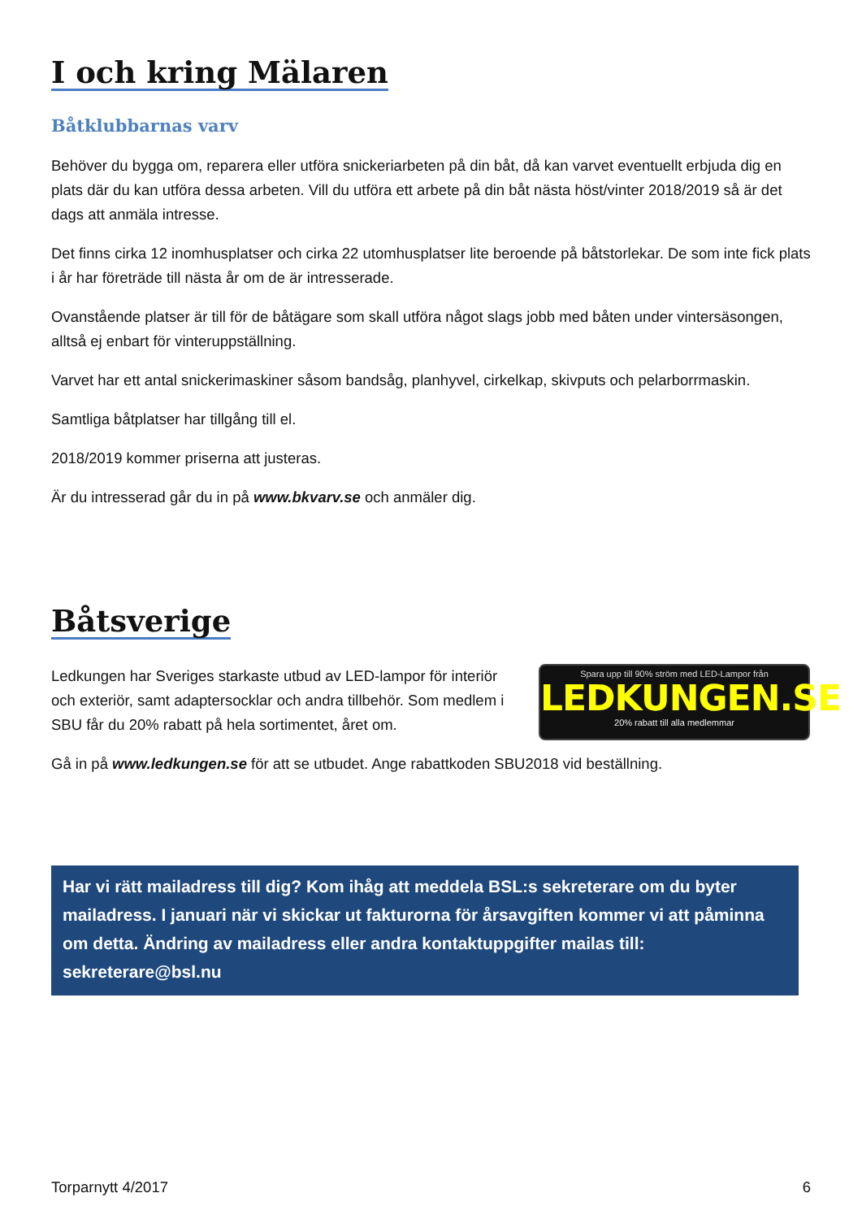I och kring Mälaren
Båtklubbarnas varv
Behöver du bygga om, reparera eller utföra snickeriarbeten på din båt, då kan varvet eventuellt erbjuda dig en plats där du kan utföra dessa arbeten. Vill du utföra ett arbete på din båt nästa höst/vinter 2018/2019 så är det dags att anmäla intresse.
Det finns cirka 12 inomhusplatser och cirka 22 utomhusplatser lite beroende på båtstorlekar. De som inte fick plats i år har företräde till nästa år om de är intresserade.
Ovanstående platser är till för de båtägare som skall utföra något slags jobb med båten under vintersäsongen, alltså ej enbart för vinteruppställning.
Varvet har ett antal snickerimaskiner såsom bandsåg, planhyvel, cirkelkap, skivputs och pelarborrmaskin.
Samtliga båtplatser har tillgång till el.
2018/2019 kommer priserna att justeras.
Är du intresserad går du in på www.bkvarv.se och anmäler dig.
Båtsverige
Ledkungen har Sveriges starkaste utbud av LED-lampor för interiör och exteriör, samt adaptersocklar och andra tillbehör. Som medlem i SBU får du 20% rabatt på hela sortimentet, året om.
Spara upp till 90% ström med LED-Lampor från
LEDKUNGEN.SE
20% rabatt till alla medlemmar
Gå in på www.ledkungen.se för att se utbudet. Ange rabattkoden SBU2018 vid beställning.
Har vi rätt mailadress till dig? Kom ihåg att meddela BSL:s sekreterare om du byter mailadress. I januari när vi skickar ut fakturorna för årsavgiften kommer vi att påminna om detta. Ändring av mailadress eller andra kontaktuppgifter mailas till: sekreterare@bsl.nu
Torparnytt 4/2017 6